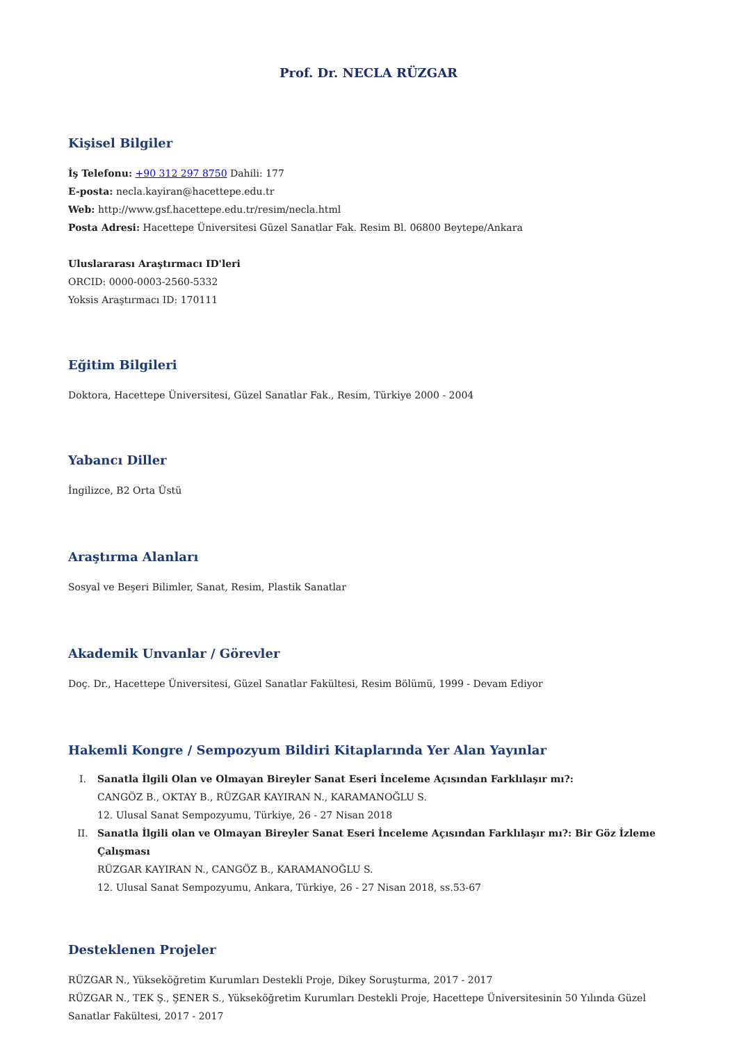Prof. Dr. NECLA RÜZGAR
Kişisel Bilgiler
İş Telefonu: +90 312 297 8750 Dahili: 177
E-posta: necla.kayiran@hacettepe.edu.tr
Web: http://www.gsf.hacettepe.edu.tr/resim/necla.html
Posta Adresi: Hacettepe Üniversitesi Güzel Sanatlar Fak. Resim Bl. 06800 Beytepe/Ankara
Uluslararası Araştırmacı ID'leri
ORCID: 0000-0003-2560-5332
Yoksis Araştırmacı ID: 170111
Eğitim Bilgileri
Doktora, Hacettepe Üniversitesi, Güzel Sanatlar Fak., Resim, Türkiye 2000 - 2004
Yabancı Diller
İngilizce, B2 Orta Üstü
Araştırma Alanları
Sosyal ve Beşeri Bilimler, Sanat, Resim, Plastik Sanatlar
Akademik Unvanlar / Görevler
Doç. Dr., Hacettepe Üniversitesi, Güzel Sanatlar Fakültesi, Resim Bölümü, 1999 - Devam Ediyor
Hakemli Kongre / Sempozyum Bildiri Kitaplarında Yer Alan Yayınlar
I. Sanatla İlgili Olan ve Olmayan Bireyler Sanat Eseri İnceleme Açısından Farklılaşır mı?:
CANGÖZ B., OKTAY B., RÜZGAR KAYIRAN N., KARAMANOĞLU S.
12. Ulusal Sanat Sempozyumu, Türkiye, 26 - 27 Nisan 2018
II. Sanatla İlgili olan ve Olmayan Bireyler Sanat Eseri İnceleme Açısından Farklılaşır mı?: Bir Göz İzleme Çalışması
RÜZGAR KAYIRAN N., CANGÖZ B., KARAMANOĞLU S.
12. Ulusal Sanat Sempozyumu, Ankara, Türkiye, 26 - 27 Nisan 2018, ss.53-67
Desteklenen Projeler
RÜZGAR N., Yükseköğretim Kurumları Destekli Proje, Dikey Soruşturma, 2017 - 2017
RÜZGAR N., TEK Ş., ŞENER S., Yükseköğretim Kurumları Destekli Proje, Hacettepe Üniversitesinin 50 Yılında Güzel Sanatlar Fakültesi, 2017 - 2017